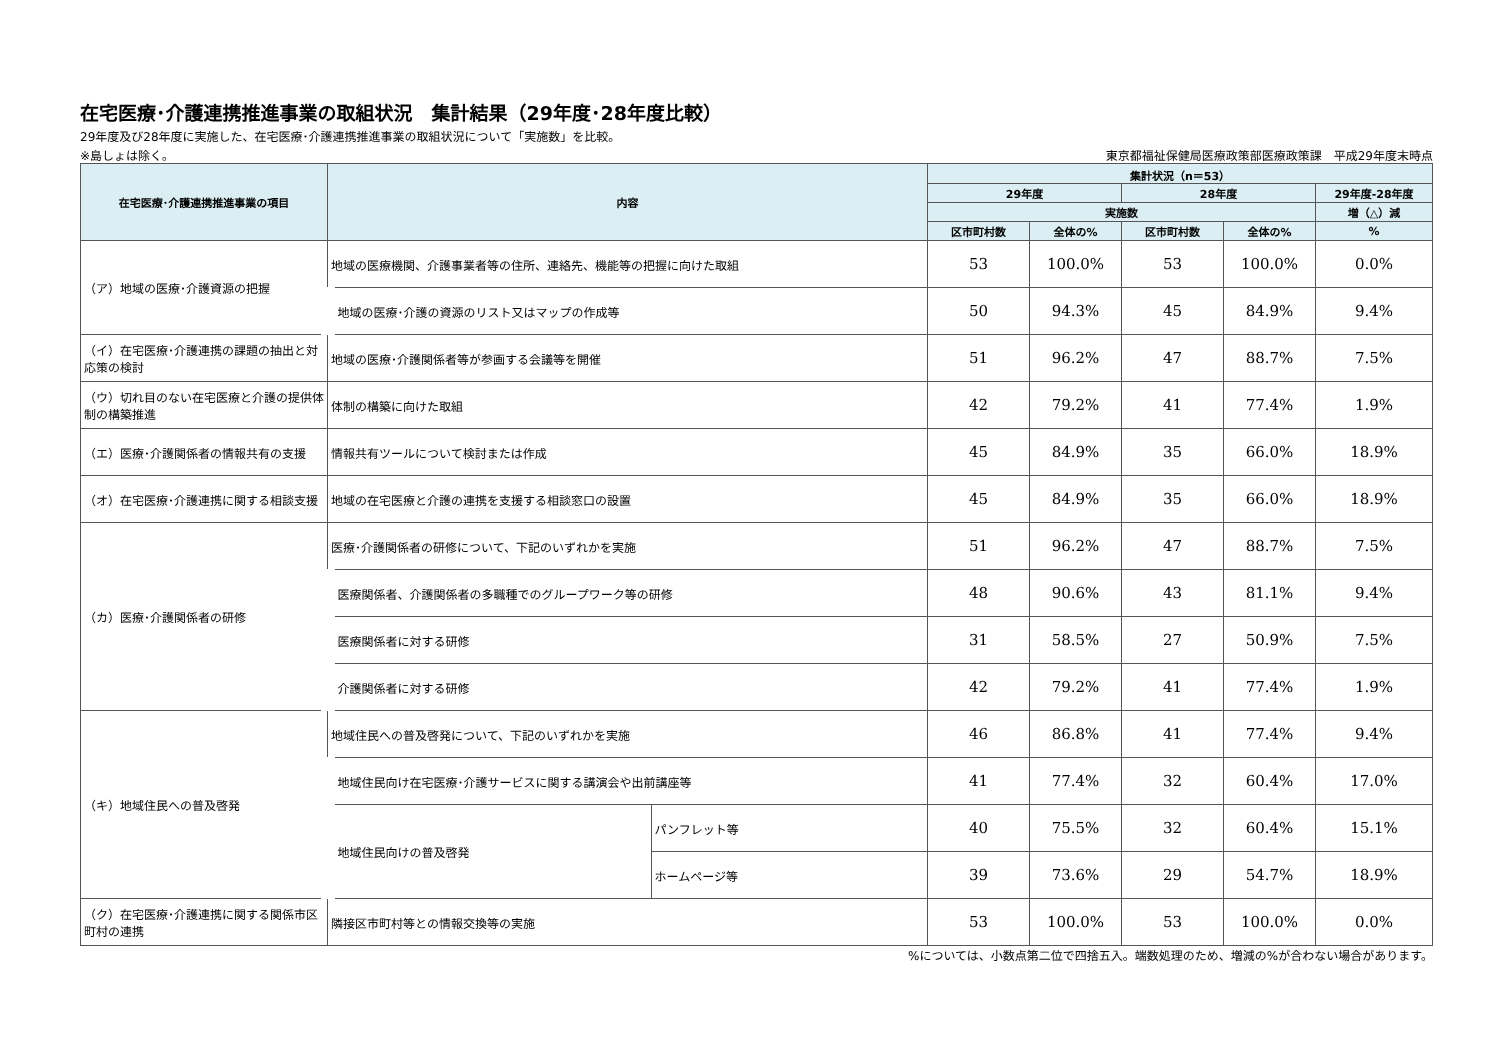在宅医療･介護連携推進事業の取組状況　集計結果（29年度･28年度比較）
29年度及び28年度に実施した、在宅医療･介護連携推進事業の取組状況について「実施数」を比較。
※島しょは除く。 東京都福祉保健局医療政策部医療政策課　平成29年度末時点
| 在宅医療･介護連携推進事業の項目 | 内容 | | 集計状況（n＝53） | | | | |
| --- | --- | --- | --- | --- | --- | --- | --- |
| | | | 29年度 | | 28年度 | | 29年度-28年度 |
| | | | 実施数 | | | | 増（△）減 |
| | | | 区市町村数 | 全体の% | 区市町村数 | 全体の% | % |
| （ア）地域の医療･介護資源の把握 | 地域の医療機関、介護事業者等の住所、連絡先、機能等の把握に向けた取組 | | 53 | 100.0% | 53 | 100.0% | 0.0% |
| | 地域の医療･介護の資源のリスト又はマップの作成等 | | 50 | 94.3% | 45 | 84.9% | 9.4% |
| （イ）在宅医療･介護連携の課題の抽出と対応策の検討 | 地域の医療･介護関係者等が参画する会議等を開催 | | 51 | 96.2% | 47 | 88.7% | 7.5% |
| （ウ）切れ目のない在宅医療と介護の提供体制の構築推進 | 体制の構築に向けた取組 | | 42 | 79.2% | 41 | 77.4% | 1.9% |
| （エ）医療･介護関係者の情報共有の支援 | 情報共有ツールについて検討または作成 | | 45 | 84.9% | 35 | 66.0% | 18.9% |
| （オ）在宅医療･介護連携に関する相談支援 | 地域の在宅医療と介護の連携を支援する相談窓口の設置 | | 45 | 84.9% | 35 | 66.0% | 18.9% |
| （カ）医療･介護関係者の研修 | 医療･介護関係者の研修について、下記のいずれかを実施 | | 51 | 96.2% | 47 | 88.7% | 7.5% |
| | 医療関係者、介護関係者の多職種でのグループワーク等の研修 | | 48 | 90.6% | 43 | 81.1% | 9.4% |
| | 医療関係者に対する研修 | | 31 | 58.5% | 27 | 50.9% | 7.5% |
| | 介護関係者に対する研修 | | 42 | 79.2% | 41 | 77.4% | 1.9% |
| （キ）地域住民への普及啓発 | 地域住民への普及啓発について、下記のいずれかを実施 | | 46 | 86.8% | 41 | 77.4% | 9.4% |
| | 地域住民向け在宅医療･介護サービスに関する講演会や出前講座等 | | 41 | 77.4% | 32 | 60.4% | 17.0% |
| | 地域住民向けの普及啓発 | パンフレット等 | 40 | 75.5% | 32 | 60.4% | 15.1% |
| | | ホームページ等 | 39 | 73.6% | 29 | 54.7% | 18.9% |
| （ク）在宅医療･介護連携に関する関係市区町村の連携 | 隣接区市町村等との情報交換等の実施 | | 53 | 100.0% | 53 | 100.0% | 0.0% |
%については、小数点第二位で四捨五入。端数処理のため、増減の%が合わない場合があります。